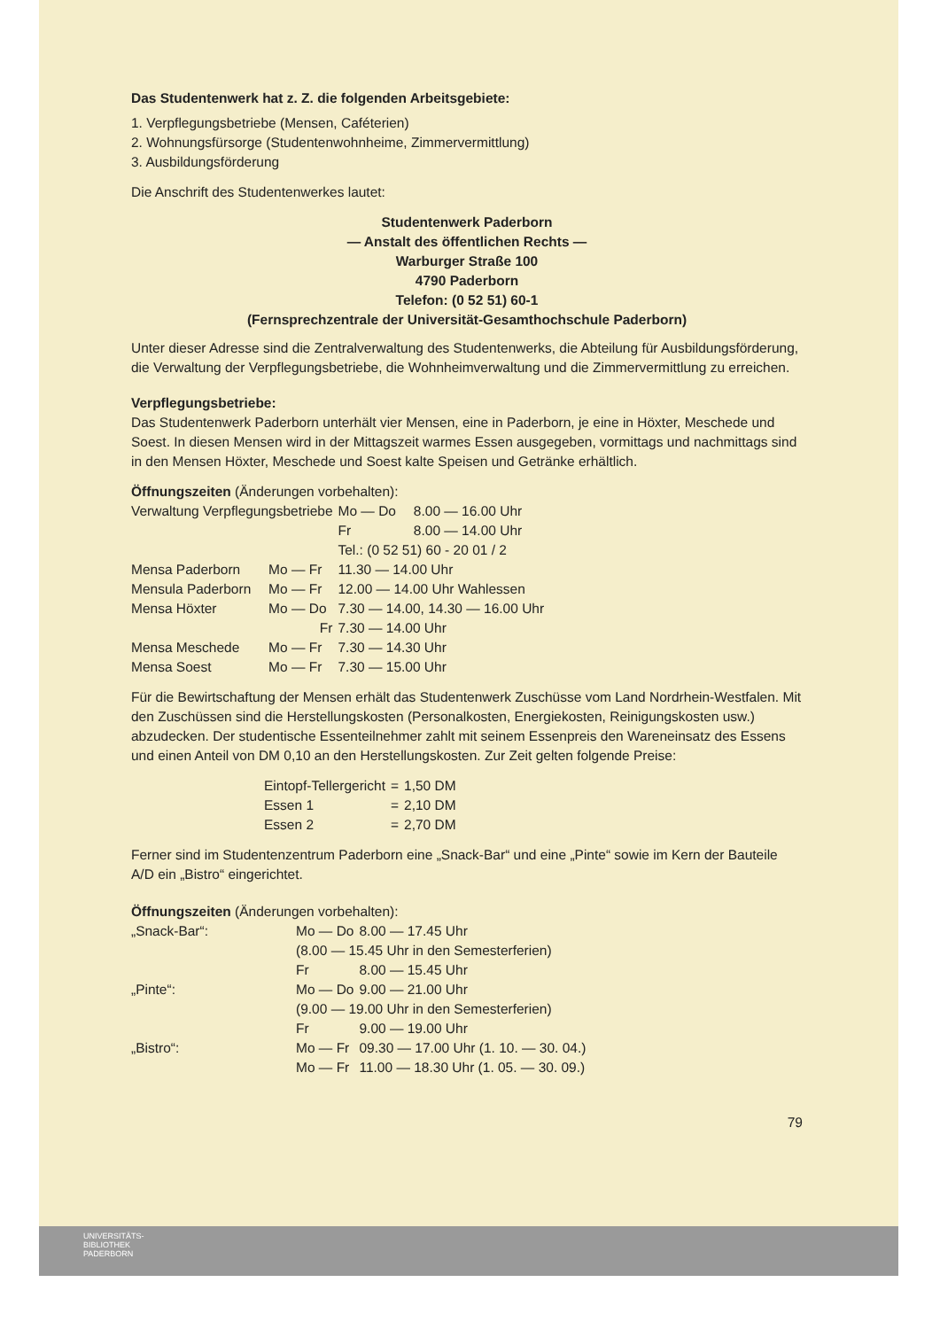Das Studentenwerk hat z. Z. die folgenden Arbeitsgebiete:
1. Verpflegungsbetriebe (Mensen, Caféterien)
2. Wohnungsfürsorge (Studentenwohnheime, Zimmervermittlung)
3. Ausbildungsförderung
Die Anschrift des Studentenwerkes lautet:
Studentenwerk Paderborn
— Anstalt des öffentlichen Rechts —
Warburger Straße 100
4790 Paderborn
Telefon: (0 52 51) 60-1
(Fernsprechzentrale der Universität-Gesamthochschule Paderborn)
Unter dieser Adresse sind die Zentralverwaltung des Studentenwerks, die Abteilung für Ausbildungsförderung, die Verwaltung der Verpflegungsbetriebe, die Wohnheimverwaltung und die Zimmervermittlung zu erreichen.
Verpflegungsbetriebe:
Das Studentenwerk Paderborn unterhält vier Mensen, eine in Paderborn, je eine in Höxter, Meschede und Soest. In diesen Mensen wird in der Mittagszeit warmes Essen ausgegeben, vormittags und nachmittags sind in den Mensen Höxter, Meschede und Soest kalte Speisen und Getränke erhältlich.
Öffnungszeiten (Änderungen vorbehalten):
| Verwaltung Verpflegungsbetriebe | | | Mo — Do | 8.00 — 16.00 Uhr |
| | | | Fr | 8.00 — 14.00 Uhr |
| | | | Tel.: (0 52 51) 60 - 20 01 / 2 | |
| Mensa Paderborn | Mo — Fr | 11.30 — 14.00 Uhr | | |
| Mensula Paderborn | Mo — Fr | 12.00 — 14.00 Uhr Wahlessen | | |
| Mensa Höxter | Mo — Do | 7.30 — 14.00, 14.30 — 16.00 Uhr | | |
| | Fr | 7.30 — 14.00 Uhr | | |
| Mensa Meschede | Mo — Fr | 7.30 — 14.30 Uhr | | |
| Mensa Soest | Mo — Fr | 7.30 — 15.00 Uhr | | |
Für die Bewirtschaftung der Mensen erhält das Studentenwerk Zuschüsse vom Land Nordrhein-Westfalen. Mit den Zuschüssen sind die Herstellungskosten (Personalkosten, Energiekosten, Reinigungskosten usw.) abzudecken. Der studentische Essenteilnehmer zahlt mit seinem Essenpreis den Wareneinsatz des Essens und einen Anteil von DM 0,10 an den Herstellungskosten. Zur Zeit gelten folgende Preise:
| Eintopf-Tellergericht | = | 1,50 DM |
| Essen 1 | = | 2,10 DM |
| Essen 2 | = | 2,70 DM |
Ferner sind im Studentenzentrum Paderborn eine „Snack-Bar“ und eine „Pinte“ sowie im Kern der Bauteile A/D ein „Bistro“ eingerichtet.
Öffnungszeiten (Änderungen vorbehalten):
| „Snack-Bar“: | Mo — Do | 8.00 — 17.45 Uhr |
| | (8.00 — 15.45 Uhr in den Semesterferien) | |
| | Fr | 8.00 — 15.45 Uhr |
| „Pinte“: | Mo — Do | 9.00 — 21.00 Uhr |
| | (9.00 — 19.00 Uhr in den Semesterferien) | |
| | Fr | 9.00 — 19.00 Uhr |
| „Bistro“: | Mo — Fr | 09.30 — 17.00 Uhr (1. 10. — 30. 04.) |
| | Mo — Fr | 11.00 — 18.30 Uhr (1. 05. — 30. 09.) |
79
UNIVERSITÄTS-
BIBLIOTHEK
PADERBORN